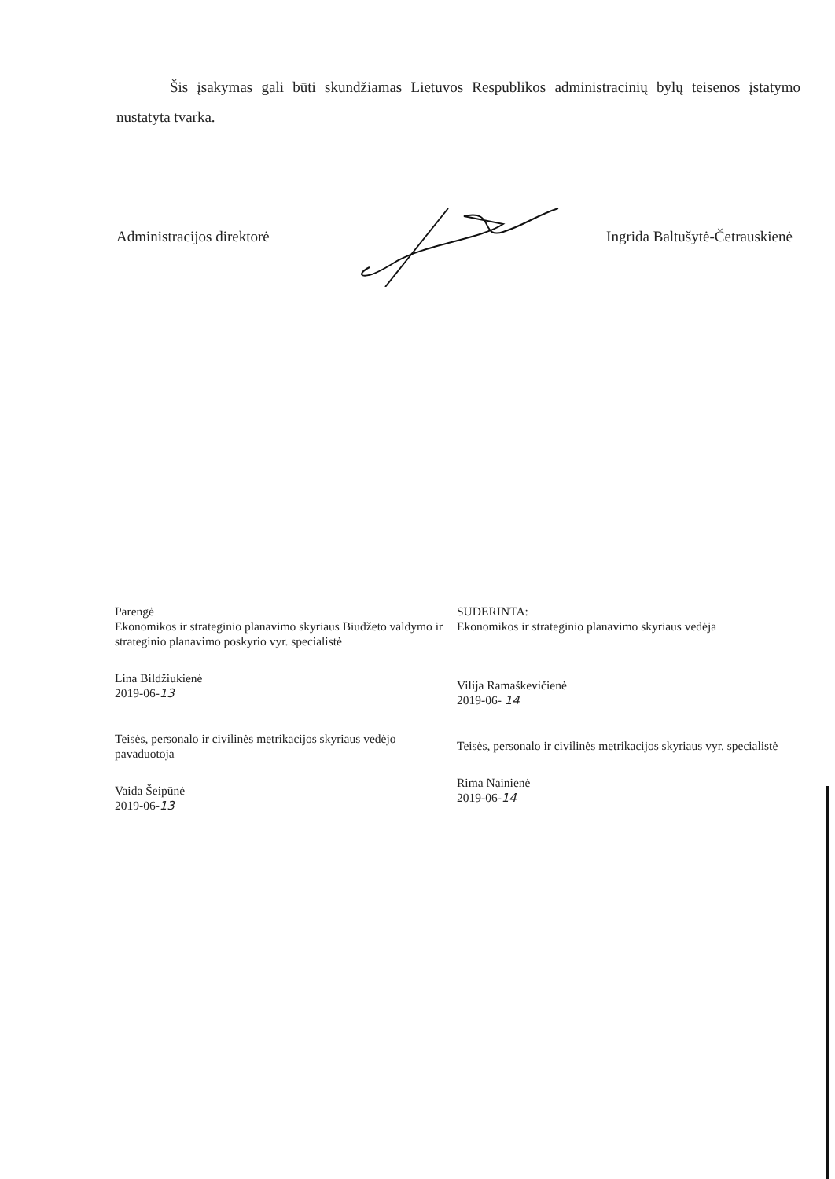Šis įsakymas gali būti skundžiamas Lietuvos Respublikos administracinių bylų teisenos įstatymo nustatyta tvarka.
Administracijos direktorė Ingrida Baltušytė-Četrauskienė
Parengė
Ekonomikos ir strateginio planavimo skyriaus Biudžeto valdymo ir strateginio planavimo poskyrio vyr. specialistė
Lina Bildžiukienė
2019-06-13
Teisės, personalo ir civilinės metrikacijos skyriaus vedėjo pavaduotoja
Vaida Šeipūnė
2019-06-13
SUDERINTA:
Ekonomikos ir strateginio planavimo skyriaus vedėja
Vilija Ramaškevičienė
2019-06- 14
Teisės, personalo ir civilinės metrikacijos skyriaus vyr. specialistė
Rima Nainienė
2019-06-14